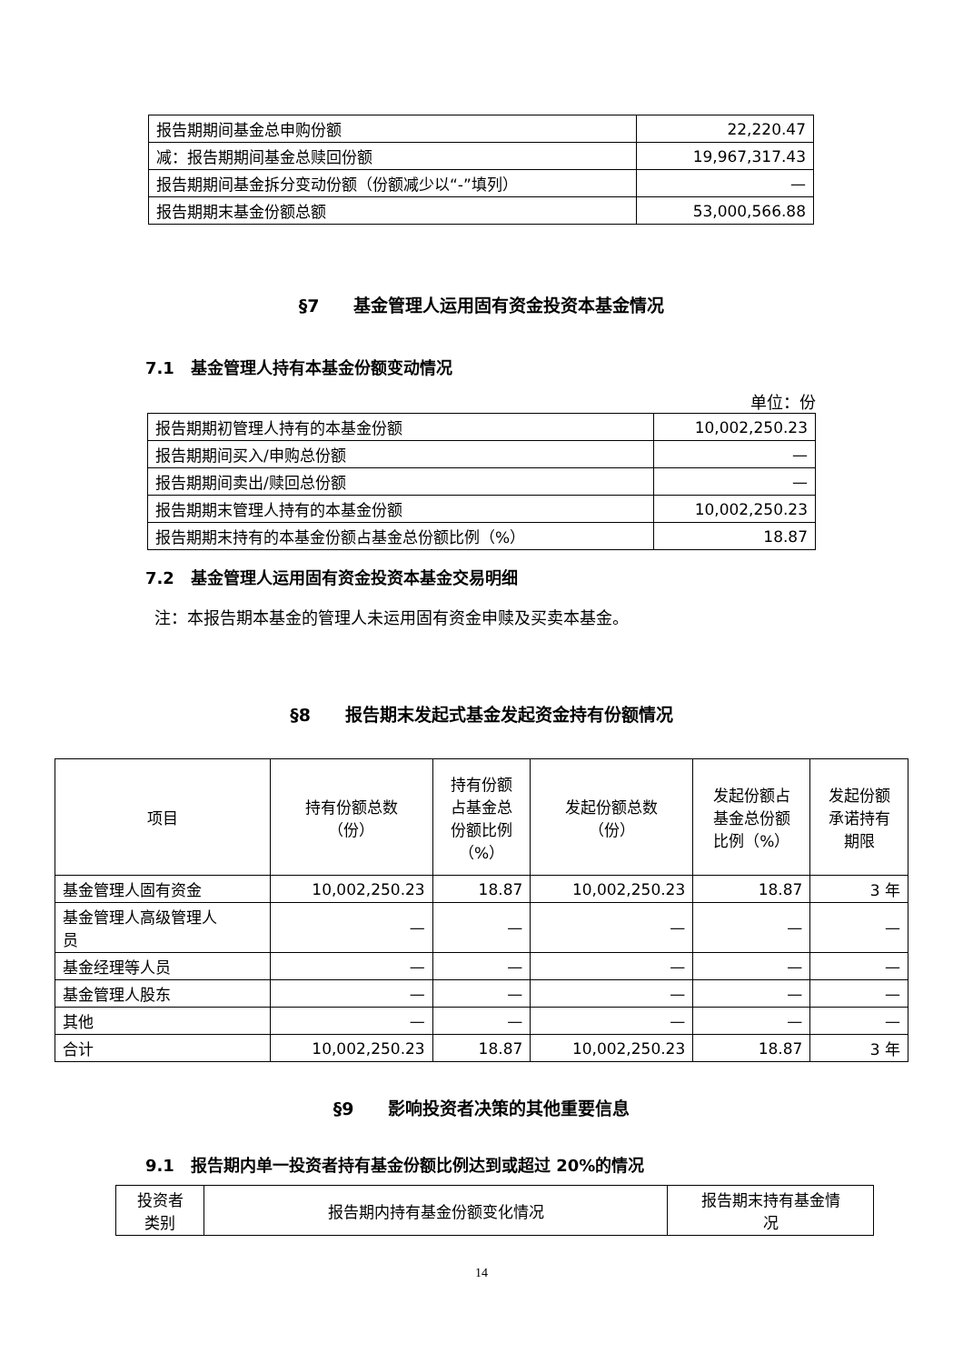| 报告期期间基金总申购份额 | 22,220.47 |
| 减：报告期期间基金总赎回份额 | 19,967,317.43 |
| 报告期期间基金拆分变动份额（份额减少以“-”填列） | — |
| 报告期期末基金份额总额 | 53,000,566.88 |
§7　　基金管理人运用固有资金投资本基金情况
7.1　基金管理人持有本基金份额变动情况
单位：份
| 报告期期初管理人持有的本基金份额 | 10,002,250.23 |
| 报告期期间买入/申购总份额 | — |
| 报告期期间卖出/赎回总份额 | — |
| 报告期期末管理人持有的本基金份额 | 10,002,250.23 |
| 报告期期末持有的本基金份额占基金总份额比例（%） | 18.87 |
7.2　基金管理人运用固有资金投资本基金交易明细
注：本报告期本基金的管理人未运用固有资金申赎及买卖本基金。
§8　　报告期末发起式基金发起资金持有份额情况
| 项目 | 持有份额总数 （份） | 持有份额 占基金总 份额比例 （%） | 发起份额总数 （份） | 发起份额占 基金总份额 比例（%） | 发起份额 承诺持有 期限 |
| 基金管理人固有资金 | 10,002,250.23 | 18.87 | 10,002,250.23 | 18.87 | 3 年 |
| 基金管理人高级管理人 员 | — | — | — | — | — |
| 基金经理等人员 | — | — | — | — | — |
| 基金管理人股东 | — | — | — | — | — |
| 其他 | — | — | — | — | — |
| 合计 | 10,002,250.23 | 18.87 | 10,002,250.23 | 18.87 | 3 年 |
§9　　影响投资者决策的其他重要信息
9.1　报告期内单一投资者持有基金份额比例达到或超过 20%的情况
| 投资者 类别 | 报告期内持有基金份额变化情况 | 报告期末持有基金情 况 |
14